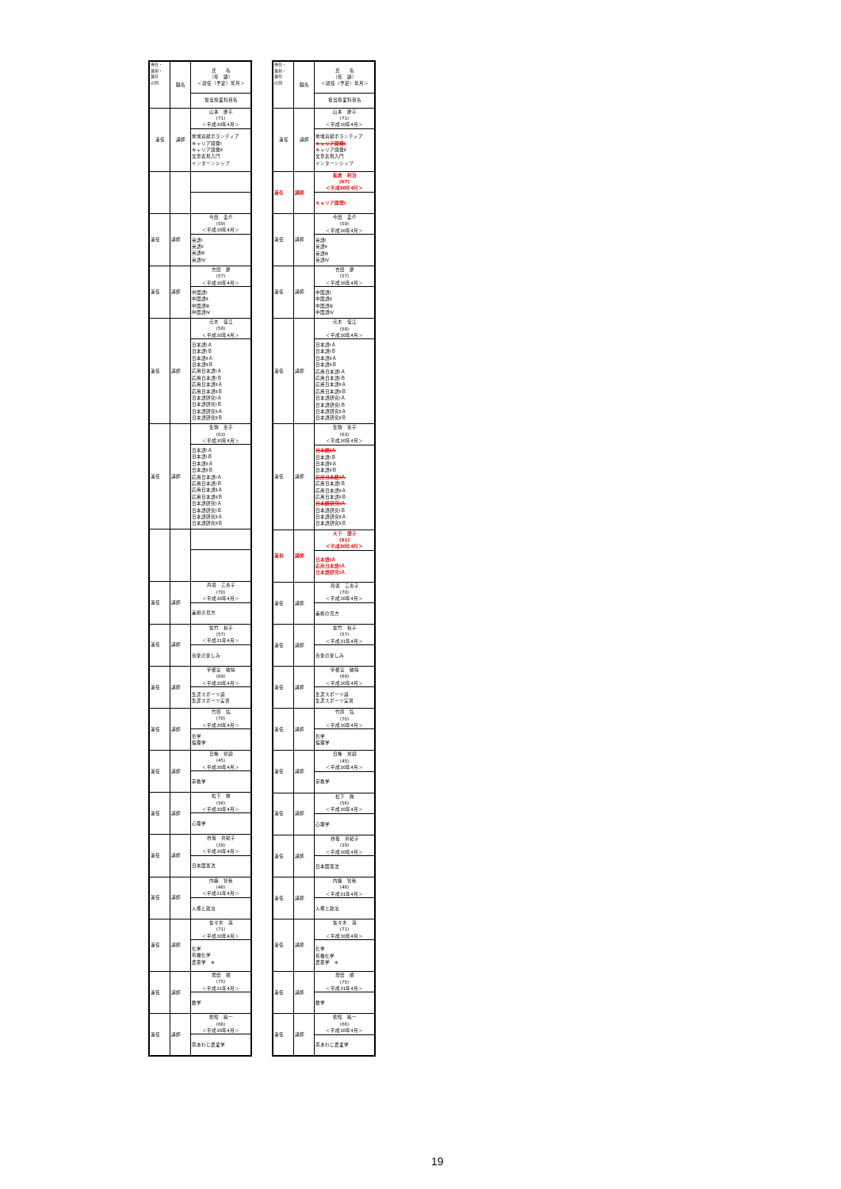| 専任・ 兼担・ 兼任 の別 | 職名 | 氏 名 （年 齢） ＜就任（予定）年月＞ |
| --- | --- | --- |
| | | 担当授業科目名 |
| 兼任 | 講師 | 山本 慶子 (71) ＜平成30年4月＞ |
| | | 地域貢献ボランティア キャリア開発Ⅰ キャリア開発Ⅱ 文章表現入門 インターンシップ |
| 兼任 | 講師 | 今田 圭介 (59) ＜平成30年4月＞ |
| | | 英語Ⅰ 英語Ⅱ 英語Ⅲ 英語Ⅳ |
| 兼任 | 講師 | 吉田 慶 (57) ＜平成30年4月＞ |
| | | 中国語Ⅰ 中国語Ⅱ 中国語Ⅲ 中国語Ⅳ |
| 兼任 | 講師 | 元木 佳江 (58) ＜平成30年4月＞ |
| | | 日本語ⅠＡ 日本語ⅠＢ 日本語ⅡＡ 日本語ⅡＢ 応用日本語ⅠＡ 応用日本語ⅠＢ 応用日本語ⅡＡ 応用日本語ⅡＢ 日本語研究ⅠＡ 日本語研究ⅠＢ 日本語研究ⅡＡ 日本語研究ⅡＢ |
| 兼任 | 講師 | 生駒 恵子 (63) ＜平成30年4月＞ |
| | | 日本語ⅠＡ 日本語ⅠＢ 日本語ⅡＡ 日本語ⅡＢ 応用日本語ⅠＡ 応用日本語ⅠＢ 応用日本語ⅡＡ 応用日本語ⅡＢ 日本語研究ⅠＡ 日本語研究ⅠＢ 日本語研究ⅡＡ 日本語研究ⅡＢ |
| 兼任 | 講師 | 丹羽 三恵子 (70) ＜平成30年4月＞ |
| | | 美術の見方 |
| 兼任 | 講師 | 佐竹 裕子 (57) ＜平成31年4月＞ |
| | | 音楽の楽しみ |
| 兼任 | 講師 | 宇都宮 敏晴 (69) ＜平成30年4月＞ |
| | | 生涯スポーツ論 生涯スポーツ実習 |
| 兼任 | 講師 | 竹原 弘 (70) ＜平成30年4月＞ |
| | | 哲学 倫理学 |
| 兼任 | 講師 | 日種 晃嗣 (45) ＜平成30年4月＞ |
| | | 宗教学 |
| 兼任 | 講師 | 松下 徹 (56) ＜平成30年4月＞ |
| | | 心理学 |
| 兼任 | 講師 | 谷坂 真紀子 (39) ＜平成30年4月＞ |
| | | 日本国憲法 |
| 兼任 | 講師 | 内藤 智秋 (48) ＜平成31年4月＞ |
| | | 人権と政治 |
| 兼任 | 講師 | 佐々木 満 (71) ＜平成30年4月＞ |
| | | 化学 有機化学 農薬学 ※ |
| 兼任 | 講師 | 増田 順 (75) ＜平成31年4月＞ |
| | | 数学 |
| 兼任 | 講師 | 勤知 純一 (66) ＜平成30年4月＞ |
| | | 南あわじ農業学 |
| 専任・ 兼担・ 兼任 の別 | 職名 | 氏 名 （年 齢） ＜就任（予定）年月＞ |
| --- | --- | --- |
| | | 担当授業科目名 |
| 兼任 | 講師 | 山本 慶子 (71) ＜平成30年4月＞ |
| | | 地域貢献ボランティア キャリア開発Ⅰ キャリア開発Ⅱ 文章表現入門 インターンシップ |
| 兼任 | 講師 | 板倉 利治 (67) ＜平成30年4月＞ |
| | | キャリア開発Ⅰ |
| 兼任 | 講師 | 今田 圭介 (59) ＜平成30年4月＞ |
| | | 英語Ⅰ 英語Ⅱ 英語Ⅲ 英語Ⅳ |
| 兼任 | 講師 | 吉田 慶 (57) ＜平成30年4月＞ |
| | | 中国語Ⅰ 中国語Ⅱ 中国語Ⅲ 中国語Ⅳ |
| 兼任 | 講師 | 元木 佳江 (58) ＜平成30年4月＞ |
| | | 日本語ⅠＡ 日本語ⅠＢ 日本語ⅡＡ 日本語ⅡＢ 応用日本語ⅠＡ 応用日本語ⅠＢ 応用日本語ⅡＡ 応用日本語ⅡＢ 日本語研究ⅠＡ 日本語研究ⅠＢ 日本語研究ⅡＡ 日本語研究ⅡＢ |
| 兼任 | 講師 | 生駒 恵子 (63) ＜平成30年4月＞ |
| | | 日本語ⅠＡ 日本語ⅠＢ 日本語ⅡＡ 日本語ⅡＢ 応用日本語ⅠＡ 応用日本語ⅠＢ 応用日本語ⅡＡ 応用日本語ⅡＢ 日本語研究ⅠＡ 日本語研究ⅠＢ 日本語研究ⅡＡ 日本語研究ⅡＢ |
| 兼担 | 講師 | 大下 朋子 (41) ＜平成30年4月＞ |
| | | 日本語ⅠＡ 応用日本語ⅠＡ 日本語研究ⅠＡ |
| 兼任 | 講師 | 丹羽 三恵子 (70) ＜平成30年4月＞ |
| | | 美術の見方 |
| 兼任 | 講師 | 佐竹 裕子 (57) ＜平成31年4月＞ |
| | | 音楽の楽しみ |
| 兼任 | 講師 | 宇都宮 敏晴 (69) ＜平成30年4月＞ |
| | | 生涯スポーツ論 生涯スポーツ実習 |
| 兼任 | 講師 | 竹原 弘 (70) ＜平成30年4月＞ |
| | | 哲学 倫理学 |
| 兼任 | 講師 | 日種 晃嗣 (45) ＜平成30年4月＞ |
| | | 宗教学 |
| 兼任 | 講師 | 松下 徹 (56) ＜平成30年4月＞ |
| | | 心理学 |
| 兼任 | 講師 | 谷坂 真紀子 (39) ＜平成30年4月＞ |
| | | 日本国憲法 |
| 兼任 | 講師 | 内藤 智秋 (48) ＜平成31年4月＞ |
| | | 人権と政治 |
| 兼任 | 講師 | 佐々木 満 (71) ＜平成30年4月＞ |
| | | 化学 有機化学 農薬学 ※ |
| 兼任 | 講師 | 増田 順 (75) ＜平成31年4月＞ |
| | | 数学 |
| 兼任 | 講師 | 勤知 純一 (66) ＜平成30年4月＞ |
| | | 南あわじ農業学 |
19